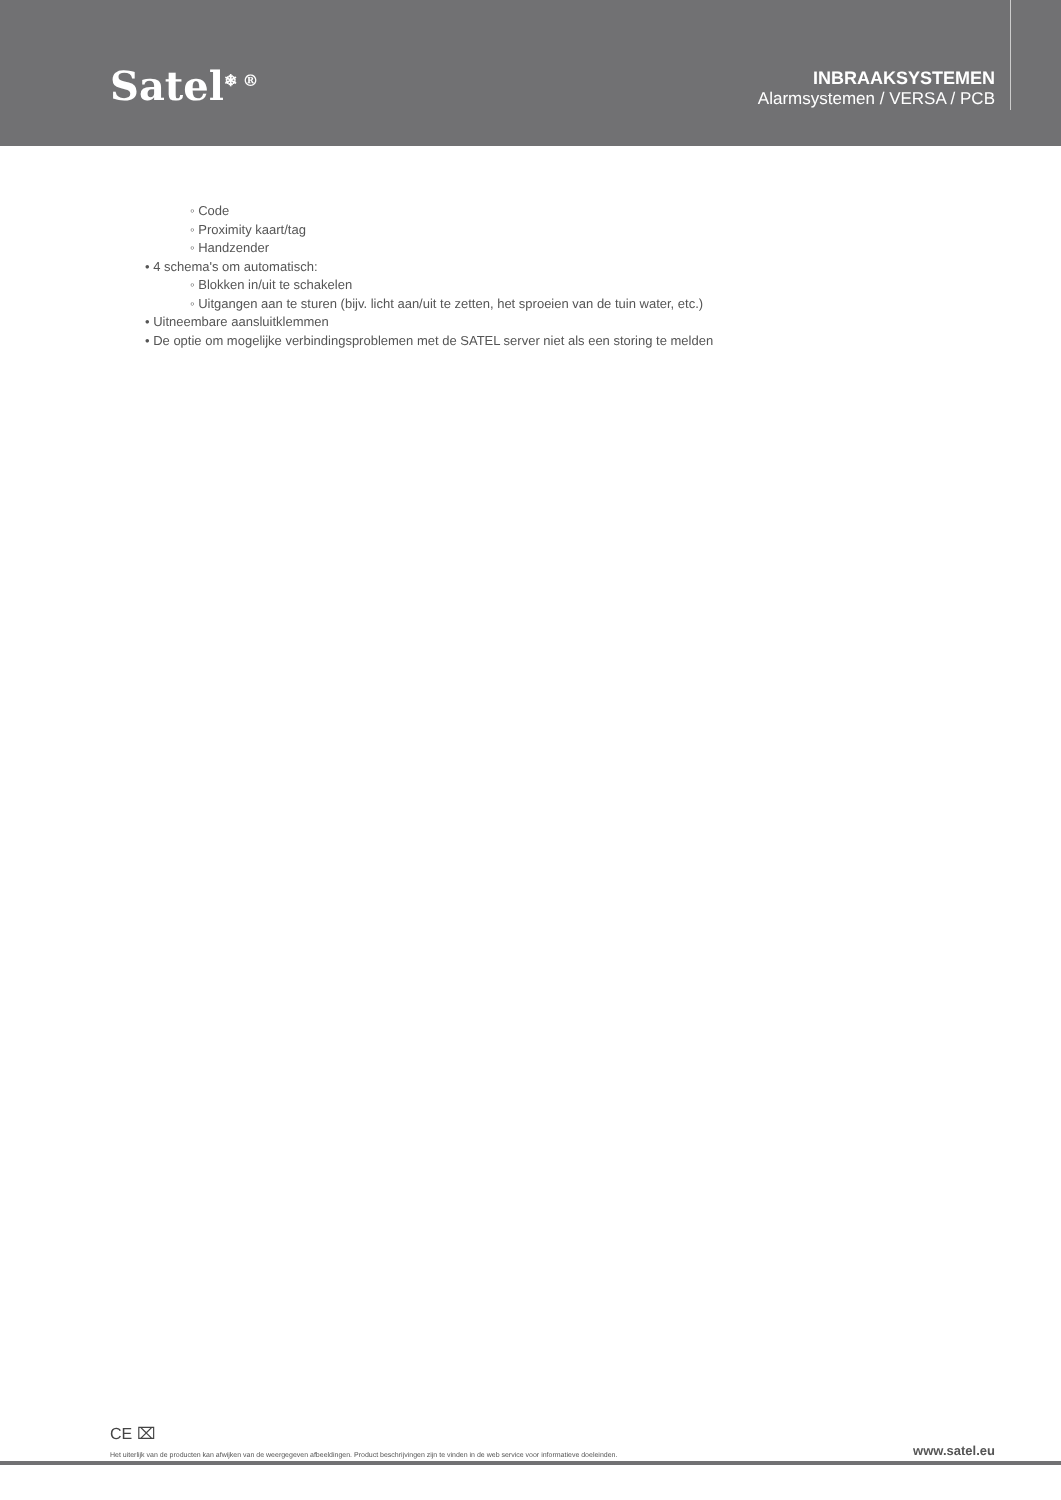Satel<sup>❄ ®</sup>
INBRAAKSYSTEMEN
Alarmsystemen / VERSA / PCB
◦ Code
◦ Proximity kaart/tag
◦ Handzender
• 4 schema's om automatisch:
◦ Blokken in/uit te schakelen
◦ Uitgangen aan te sturen (bijv. licht aan/uit te zetten, het sproeien van de tuin water, etc.)
• Uitneembare aansluitklemmen
• De optie om mogelijke verbindingsproblemen met de SATEL server niet als een storing te melden
CE ⌧
Het uiterlijk van de producten kan afwijken van de weergegeven afbeeldingen. Product beschrijvingen zijn te vinden in de web service voor informatieve doeleinden. www.satel.eu